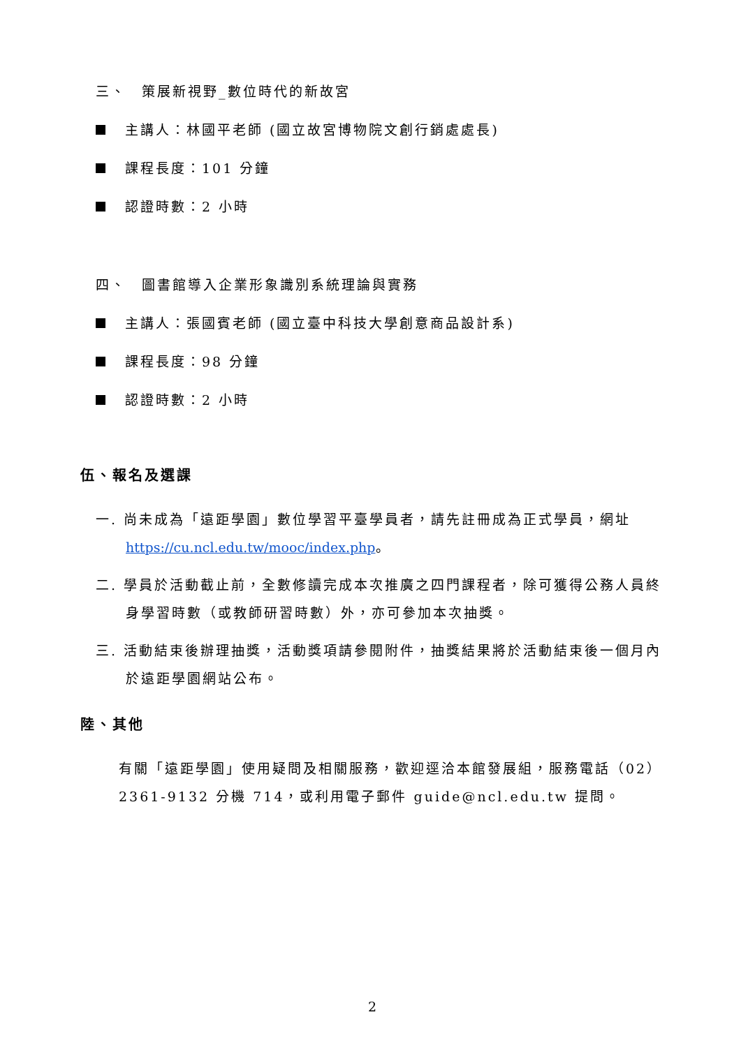三、　策展新視野_數位時代的新故宮
主講人：林國平老師 (國立故宮博物院文創行銷處處長)
課程長度：101 分鐘
認證時數：2 小時
四、　圖書館導入企業形象識別系統理論與實務
主講人：張國賓老師 (國立臺中科技大學創意商品設計系)
課程長度：98 分鐘
認證時數：2 小時
伍、報名及選課
一. 尚未成為「遠距學園」數位學習平臺學員者，請先註冊成為正式學員，網址 https://cu.ncl.edu.tw/mooc/index.php。
二. 學員於活動截止前，全數修讀完成本次推廣之四門課程者，除可獲得公務人員終身學習時數（或教師研習時數）外，亦可參加本次抽獎。
三. 活動結束後辦理抽獎，活動獎項請參閱附件，抽獎結果將於活動結束後一個月內於遠距學園網站公布。
陸、其他
有關「遠距學園」使用疑問及相關服務，歡迎逕洽本館發展組，服務電話（02）2361-9132 分機 714，或利用電子郵件 guide@ncl.edu.tw 提問。
2